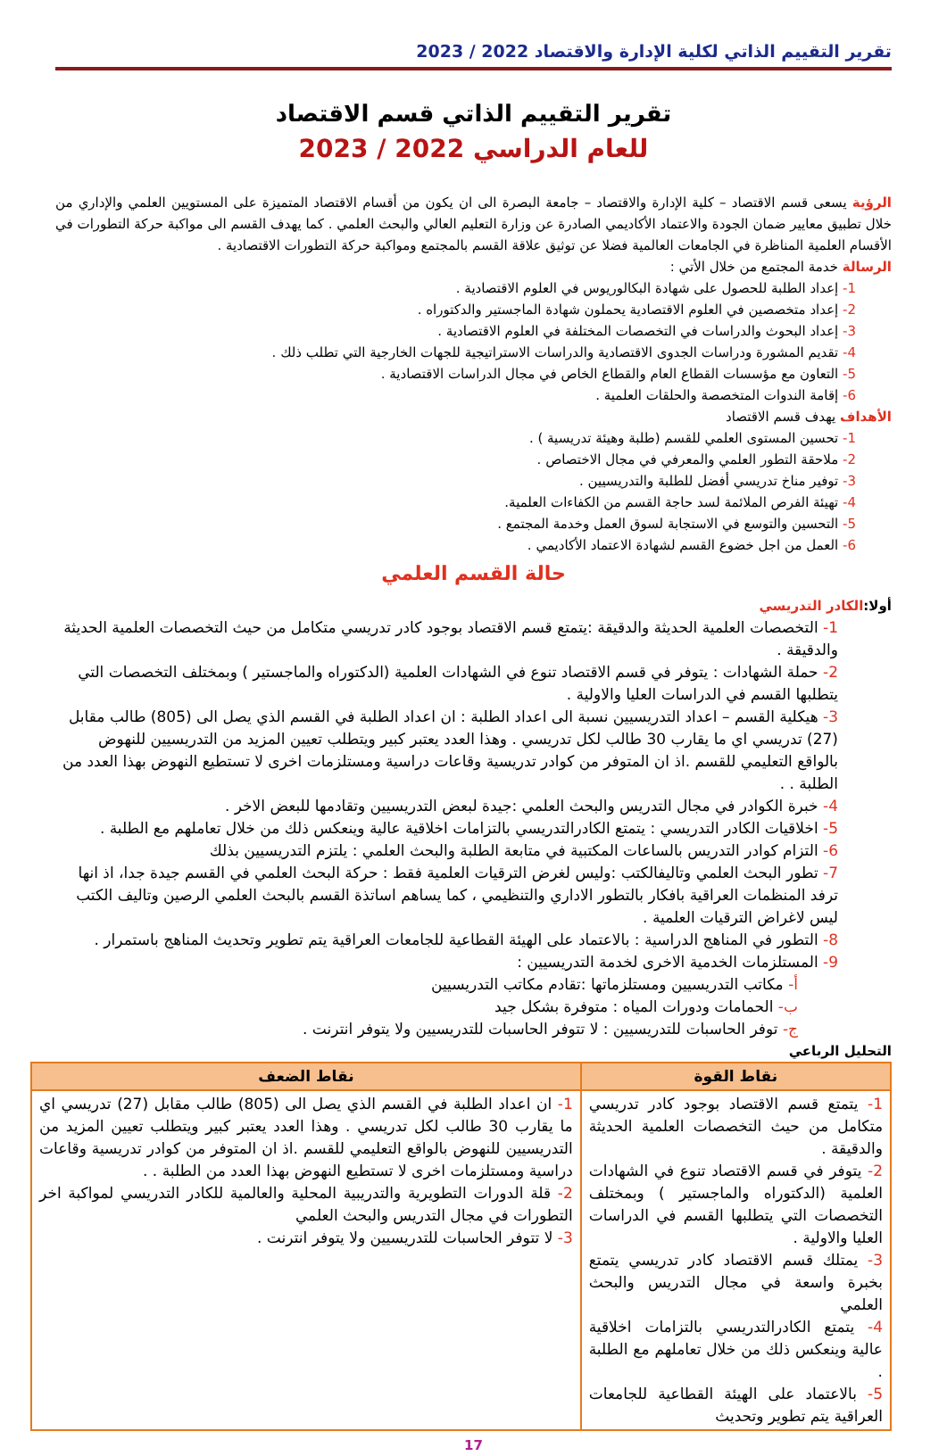تقرير التقييم الذاتي لكلية الإدارة والاقتصاد 2022 / 2023
تقرير التقييم الذاتي قسم الاقتصاد
للعام الدراسي 2022 / 2023
الرؤية يسعى قسم الاقتصاد – كلية الإدارة والاقتصاد – جامعة البصرة الى ان يكون من أقسام الاقتصاد المتميزة على المستويين العلمي والإداري من خلال تطبيق معايير ضمان الجودة والاعتماد الأكاديمي الصادرة عن وزارة التعليم العالي والبحث العلمي . كما يهدف القسم الى مواكبة حركة التطورات في الأقسام العلمية المناظرة في الجامعات العالمية فضلا عن توثيق علاقة القسم بالمجتمع ومواكبة حركة التطورات الاقتصادية .
الرسالة خدمة المجتمع من خلال الأتي :
1- إعداد الطلبة للحصول على شهادة البكالوريوس في العلوم الاقتصادية .
2- إعداد متخصصين في العلوم الاقتصادية يحملون شهادة الماجستير والدكتوراه .
3- إعداد البحوث والدراسات في التخصصات المختلفة في العلوم الاقتصادية .
4- تقديم المشورة ودراسات الجدوى الاقتصادية والدراسات الاستراتيجية للجهات الخارجية التي تطلب ذلك .
5- التعاون مع مؤسسات القطاع العام والقطاع الخاص في مجال الدراسات الاقتصادية .
6- إقامة الندوات المتخصصة والحلقات العلمية .
الأهداف يهدف قسم الاقتصاد
1- تحسين المستوى العلمي للقسم (طلبة وهيئة تدريسية ) .
2- ملاحقة التطور العلمي والمعرفي في مجال الاختصاص .
3- توفير مناخ تدريسي أفضل للطلبة والتدريسيين .
4- تهيئة الفرص الملائمة لسد حاجة القسم من الكفاءات العلمية.
5- التحسين والتوسع في الاستجابة لسوق العمل وخدمة المجتمع .
6- العمل من اجل خضوع القسم لشهادة الاعتماد الأكاديمي .
حالة القسم العلمي
أولا: الكادر التدريسي
1- التخصصات العلمية الحديثة والدقيقة :يتمتع قسم الاقتصاد بوجود كادر تدريسي متكامل من حيث التخصصات العلمية الحديثة والدقيقة .
2- حملة الشهادات : يتوفر في قسم الاقتصاد تنوع في الشهادات العلمية (الدكتوراه والماجستير ) وبمختلف التخصصات التي يتطلبها القسم في الدراسات العليا والاولية .
3- هيكلية القسم – اعداد التدريسيين نسبة الى اعداد الطلبة : ان اعداد الطلبة في القسم الذي يصل الى (805) طالب مقابل (27) تدريسي اي ما يقارب 30 طالب لكل تدريسي . وهذا العدد يعتبر كبير ويتطلب تعيين المزيد من التدريسيين للنهوض بالواقع التعليمي للقسم .اذ ان المتوفر من كوادر تدريسية وقاعات دراسية ومستلزمات اخرى لا تستطيع النهوض بهذا العدد من الطلبة . .
4- خبرة الكوادر في مجال التدريس والبحث العلمي :جيدة لبعض التدريسيين وتقادمها للبعض الاخر .
5- اخلاقيات الكادر التدريسي : يتمتع الكادرالتدريسي بالتزامات اخلاقية عالية وينعكس ذلك من خلال تعاملهم مع الطلبة .
6- التزام كوادر التدريس بالساعات المكتبية في متابعة الطلبة والبحث العلمي : يلتزم التدريسيين بذلك
7- تطور البحث العلمي وتاليفالكتب :وليس لغرض الترقيات العلمية فقط : حركة البحث العلمي في القسم جيدة جدا، اذ انها ترفد المنظمات العراقية بافكار بالتطور الاداري والتنظيمي ، كما يساهم اساتذة القسم بالبحث العلمي الرصين وتاليف الكتب ليس لاغراض الترقيات العلمية .
8- التطور في المناهج الدراسية : بالاعتماد على الهيئة القطاعية للجامعات العراقية يتم تطوير وتحديث المناهج باستمرار .
9- المستلزمات الخدمية الاخرى لخدمة التدريسيين :
أ- مكاتب التدريسيين ومستلزماتها :تقادم مكاتب التدريسيين
ب- الحمامات ودورات المياه : متوفرة بشكل جيد
ج- توفر الحاسبات للتدريسيين : لا تتوفر الحاسبات للتدريسيين ولا يتوفر انترنت .
التحليل الرباعي
| نقاط القوة | نقاط الضعف |
| --- | --- |
| 1- يتمتع قسم الاقتصاد بوجود كادر تدريسي متكامل من حيث التخصصات العلمية الحديثة والدقيقة . 2- يتوفر في قسم الاقتصاد تنوع في الشهادات العلمية (الدكتوراه والماجستير ) وبمختلف التخصصات التي يتطلبها القسم في الدراسات العليا والاولية . 3- يمتلك قسم الاقتصاد كادر تدريسي يتمتع بخبرة واسعة في مجال التدريس والبحث العلمي 4- يتمتع الكادرالتدريسي بالتزامات اخلاقية عالية وينعكس ذلك من خلال تعاملهم مع الطلبة . 5- بالاعتماد على الهيئة القطاعية للجامعات العراقية يتم تطوير وتحديث | 1- ان اعداد الطلبة في القسم الذي يصل الى (805) طالب مقابل (27) تدريسي اي ما يقارب 30 طالب لكل تدريسي . وهذا العدد يعتبر كبير ويتطلب تعيين المزيد من التدريسيين للنهوض بالواقع التعليمي للقسم .اذ ان المتوفر من كوادر تدريسية وقاعات دراسية ومستلزمات اخرى لا تستطيع النهوض بهذا العدد من الطلبة . . 2- قلة الدورات التطويرية والتدريبية المحلية والعالمية للكادر التدريسي لمواكبة اخر التطورات في مجال التدريس والبحث العلمي 3- لا تتوفر الحاسبات للتدريسيين ولا يتوفر انترنت . |
17